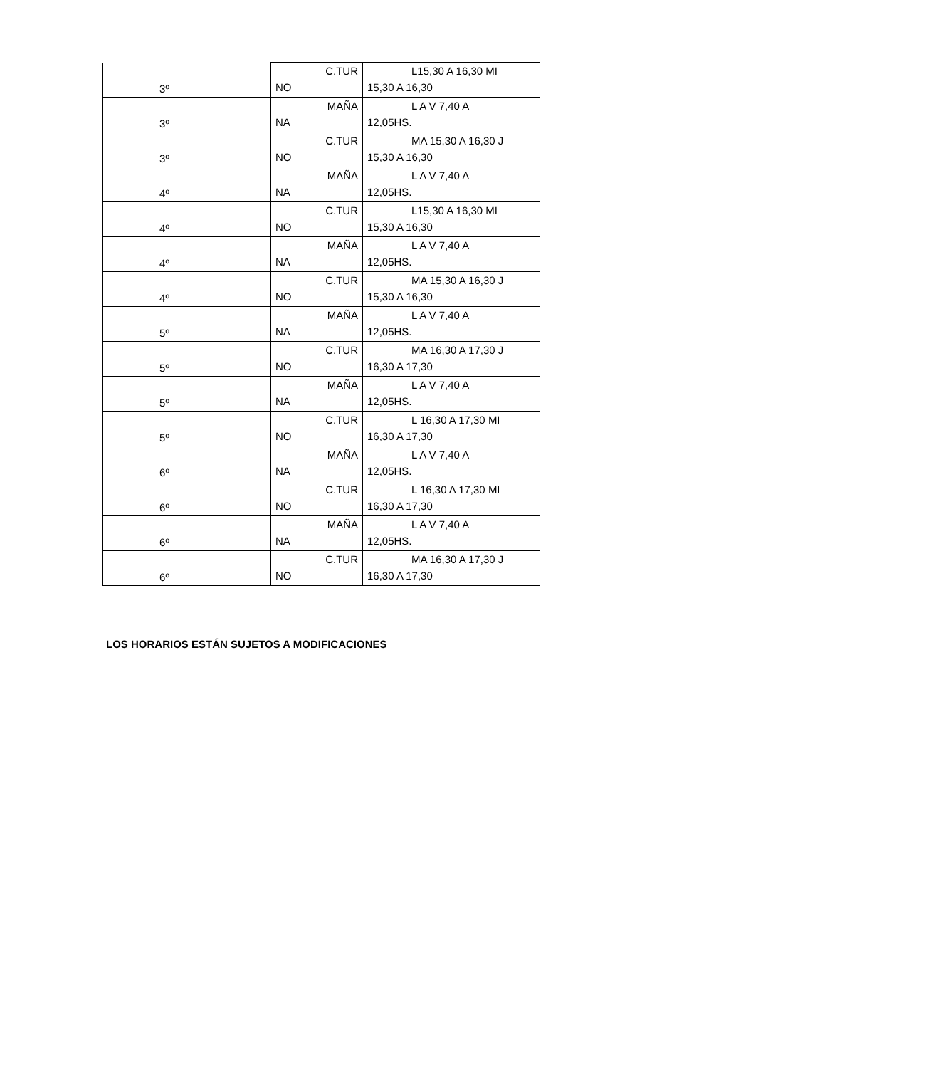| 3º | | C.TUR NO | L15,30 A 16,30 MI 15,30 A 16,30 |
| 3º | | MAÑA NA | L A V 7,40 A 12,05HS. |
| 3º | | C.TUR NO | MA 15,30 A 16,30 J 15,30 A 16,30 |
| 4º | | MAÑA NA | L A V 7,40 A 12,05HS. |
| 4º | | C.TUR NO | L15,30 A 16,30 MI 15,30 A 16,30 |
| 4º | | MAÑA NA | L A V 7,40 A 12,05HS. |
| 4º | | C.TUR NO | MA 15,30 A 16,30 J 15,30 A 16,30 |
| 5º | | MAÑA NA | L A V 7,40 A 12,05HS. |
| 5º | | C.TUR NO | MA 16,30 A 17,30 J 16,30 A 17,30 |
| 5º | | MAÑA NA | L A V 7,40 A 12,05HS. |
| 5º | | C.TUR NO | L 16,30 A 17,30 MI 16,30 A 17,30 |
| 6º | | MAÑA NA | L A V 7,40 A 12,05HS. |
| 6º | | C.TUR NO | L 16,30 A 17,30 MI 16,30 A 17,30 |
| 6º | | MAÑA NA | L A V 7,40 A 12,05HS. |
| 6º | | C.TUR NO | MA 16,30 A 17,30 J 16,30 A 17,30 |
LOS HORARIOS ESTÁN SUJETOS A MODIFICACIONES